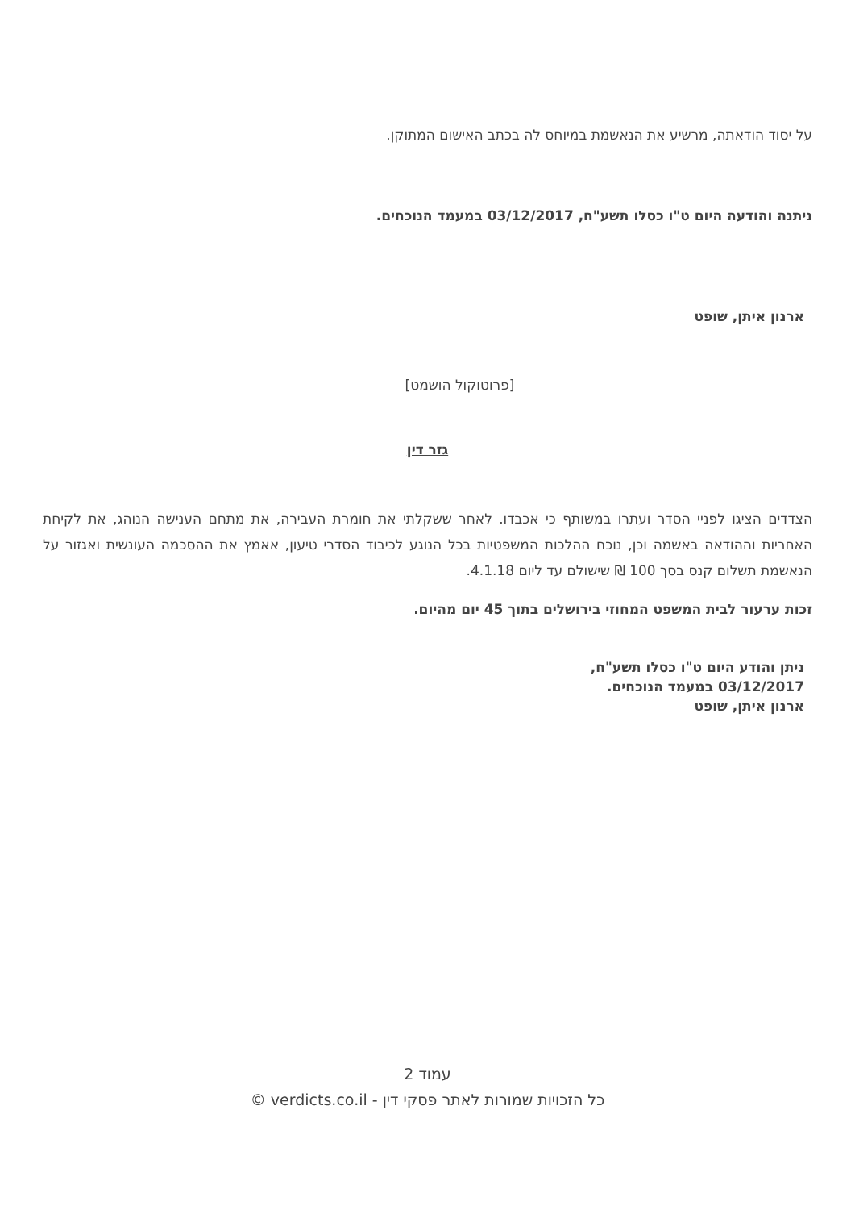על יסוד הודאתה, מרשיע את הנאשמת במיוחס לה בכתב האישום המתוקן.
ניתנה והודעה היום ט"ו כסלו תשע"ח, 03/12/2017 במעמד הנוכחים.
ארנון איתן, שופט
[פרוטוקול הושמט]
גזר דין
הצדדים הציגו לפניי הסדר ועתרו במשותף כי אכבדו. לאחר ששקלתי את חומרת העבירה, את מתחם הענישה הנוהג, את לקיחת האחריות וההודאה באשמה וכן, נוכח ההלכות המשפטיות בכל הנוגע לכיבוד הסדרי טיעון, אאמץ את ההסכמה העונשית ואגזור על הנאשמת תשלום קנס בסך 100 ₪ שישולם עד ליום 4.1.18.
זכות ערעור לבית המשפט המחוזי בירושלים בתוך 45 יום מהיום.
ניתן והודע היום ט"ו כסלו תשע"ח,
03/12/2017 במעמד הנוכחים.
ארנון איתן, שופט
עמוד 2
כל הזכויות שמורות לאתר פסקי דין - verdicts.co.il ©